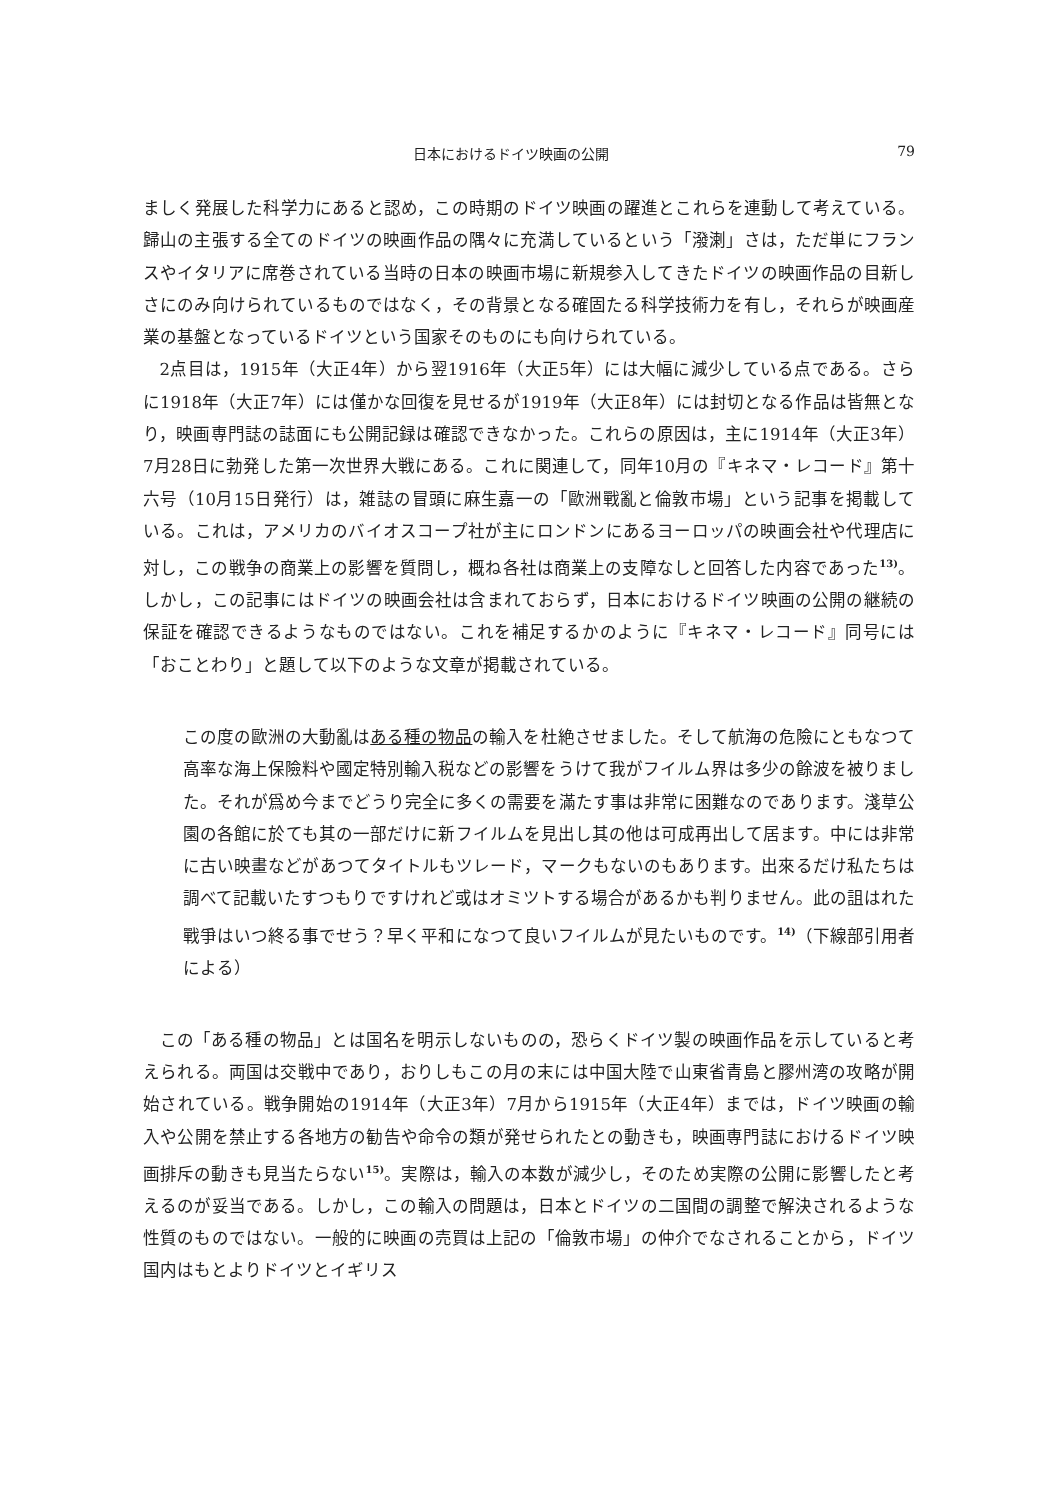日本におけるドイツ映画の公開 79
ましく発展した科学力にあると認め，この時期のドイツ映画の躍進とこれらを連動して考えている。歸山の主張する全てのドイツの映画作品の隅々に充満しているという「潑溂」さは，ただ単にフランスやイタリアに席巻されている当時の日本の映画市場に新規参入してきたドイツの映画作品の目新しさにのみ向けられているものではなく，その背景となる確固たる科学技術力を有し，それらが映画産業の基盤となっているドイツという国家そのものにも向けられている。
2点目は，1915年（大正4年）から翌1916年（大正5年）には大幅に減少している点である。さらに1918年（大正7年）には僅かな回復を見せるが1919年（大正8年）には封切となる作品は皆無となり，映画専門誌の誌面にも公開記録は確認できなかった。これらの原因は，主に1914年（大正3年）7月28日に勃発した第一次世界大戦にある。これに関連して，同年10月の『キネマ・レコード』第十六号（10月15日発行）は，雑誌の冒頭に麻生嘉一の「歐洲戰亂と倫敦市場」という記事を掲載している。これは，アメリカのバイオスコープ社が主にロンドンにあるヨーロッパの映画会社や代理店に対し，この戦争の商業上の影響を質問し，概ね各社は商業上の支障なしと回答した内容であった<sup>13)</sup>。しかし，この記事にはドイツの映画会社は含まれておらず，日本におけるドイツ映画の公開の継続の保証を確認できるようなものではない。これを補足するかのように『キネマ・レコード』同号には「おことわり」と題して以下のような文章が掲載されている。
この度の歐洲の大動亂はある種の物品の輸入を杜絶させました。そして航海の危險にともなつて高率な海上保險料や國定特別輸入税などの影響をうけて我がフイルム界は多少の餘波を被りました。それが爲め今までどうり完全に多くの需要を滿たす事は非常に困難なのであります。淺草公園の各館に於ても其の一部だけに新フイルムを見出し其の他は可成再出して居ます。中には非常に古い映畫などがあつてタイトルもツレード，マークもないのもあります。出來るだけ私たちは調べて記載いたすつもりですけれど或はオミツトする場合があるかも判りません。此の詛はれた戰爭はいつ終る事でせう？早く平和になつて良いフイルムが見たいものです。<sup>14)</sup>（下線部引用者による）
この「ある種の物品」とは国名を明示しないものの，恐らくドイツ製の映画作品を示していると考えられる。両国は交戦中であり，おりしもこの月の末には中国大陸で山東省青島と膠州湾の攻略が開始されている。戦争開始の1914年（大正3年）7月から1915年（大正4年）までは，ドイツ映画の輸入や公開を禁止する各地方の勧告や命令の類が発せられたとの動きも，映画専門誌におけるドイツ映画排斥の動きも見当たらない<sup>15)</sup>。実際は，輸入の本数が減少し，そのため実際の公開に影響したと考えるのが妥当である。しかし，この輸入の問題は，日本とドイツの二国間の調整で解決されるような性質のものではない。一般的に映画の売買は上記の「倫敦市場」の仲介でなされることから，ドイツ国内はもとよりドイツとイギリス